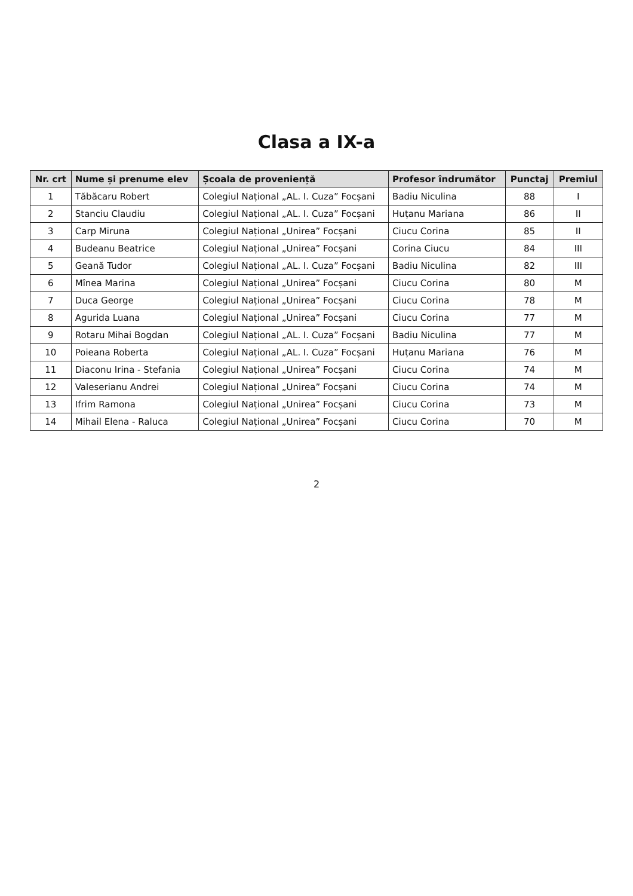Clasa a IX-a
| Nr. crt | Nume și prenume elev | Școala de proveniență | Profesor îndrumător | Punctaj | Premiul |
| --- | --- | --- | --- | --- | --- |
| 1 | Tăbăcaru Robert | Colegiul Național „AL. I. Cuza” Focșani | Badiu Niculina | 88 | I |
| 2 | Stanciu Claudiu | Colegiul Național „AL. I. Cuza” Focșani | Huțanu Mariana | 86 | II |
| 3 | Carp Miruna | Colegiul Național „Unirea” Focșani | Ciucu Corina | 85 | II |
| 4 | Budeanu Beatrice | Colegiul Național „Unirea” Focșani | Corina Ciucu | 84 | III |
| 5 | Geană Tudor | Colegiul Național „AL. I. Cuza” Focșani | Badiu Niculina | 82 | III |
| 6 | Mînea Marina | Colegiul Național „Unirea” Focșani | Ciucu Corina | 80 | M |
| 7 | Duca George | Colegiul Național „Unirea” Focșani | Ciucu Corina | 78 | M |
| 8 | Agurida Luana | Colegiul Național „Unirea” Focșani | Ciucu Corina | 77 | M |
| 9 | Rotaru Mihai Bogdan | Colegiul Național „AL. I. Cuza” Focșani | Badiu Niculina | 77 | M |
| 10 | Poieana Roberta | Colegiul Național „AL. I. Cuza” Focșani | Huțanu Mariana | 76 | M |
| 11 | Diaconu Irina - Stefania | Colegiul Național „Unirea” Focșani | Ciucu Corina | 74 | M |
| 12 | Valeserianu Andrei | Colegiul Național „Unirea” Focșani | Ciucu Corina | 74 | M |
| 13 | Ifrim Ramona | Colegiul Național „Unirea” Focșani | Ciucu Corina | 73 | M |
| 14 | Mihail Elena - Raluca | Colegiul Național „Unirea” Focșani | Ciucu Corina | 70 | M |
2